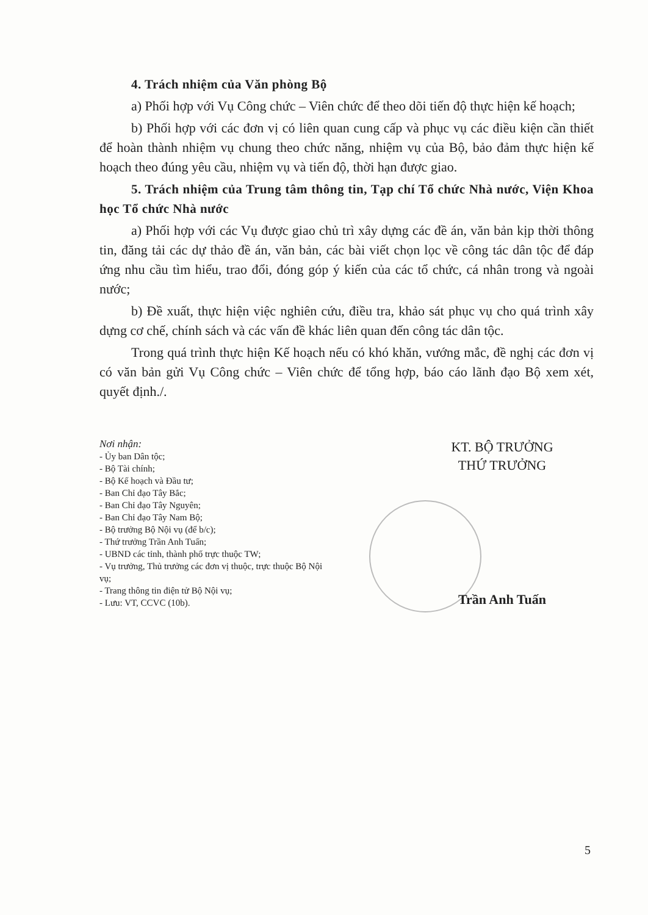4. Trách nhiệm của Văn phòng Bộ
a) Phối hợp với Vụ Công chức – Viên chức để theo dõi tiến độ thực hiện kế hoạch;
b) Phối hợp với các đơn vị có liên quan cung cấp và phục vụ các điều kiện cần thiết để hoàn thành nhiệm vụ chung theo chức năng, nhiệm vụ của Bộ, bảo đảm thực hiện kế hoạch theo đúng yêu cầu, nhiệm vụ và tiến độ, thời hạn được giao.
5. Trách nhiệm của Trung tâm thông tin, Tạp chí Tổ chức Nhà nước, Viện Khoa học Tổ chức Nhà nước
a) Phối hợp với các Vụ được giao chủ trì xây dựng các đề án, văn bản kịp thời thông tin, đăng tải các dự thảo đề án, văn bản, các bài viết chọn lọc về công tác dân tộc để đáp ứng nhu cầu tìm hiểu, trao đổi, đóng góp ý kiến của các tổ chức, cá nhân trong và ngoài nước;
b) Đề xuất, thực hiện việc nghiên cứu, điều tra, khảo sát phục vụ cho quá trình xây dựng cơ chế, chính sách và các vấn đề khác liên quan đến công tác dân tộc.
Trong quá trình thực hiện Kế hoạch nếu có khó khăn, vướng mắc, đề nghị các đơn vị có văn bản gửi Vụ Công chức – Viên chức để tổng hợp, báo cáo lãnh đạo Bộ xem xét, quyết định./.
Nơi nhận:
- Ủy ban Dân tộc;
- Bộ Tài chính;
- Bộ Kế hoạch và Đầu tư;
- Ban Chỉ đạo Tây Bắc;
- Ban Chỉ đạo Tây Nguyên;
- Ban Chỉ đạo Tây Nam Bộ;
- Bộ trưởng Bộ Nội vụ (để b/c);
- Thứ trưởng Trần Anh Tuấn;
- UBND các tỉnh, thành phố trực thuộc TW;
- Vụ trưởng, Thủ trưởng các đơn vị thuộc, trực thuộc Bộ Nội vụ;
- Trang thông tin điện tử Bộ Nội vụ;
- Lưu: VT, CCVC (10b).
KT. BỘ TRƯỞNG
THỨ TRƯỞNG
Trần Anh Tuấn
5